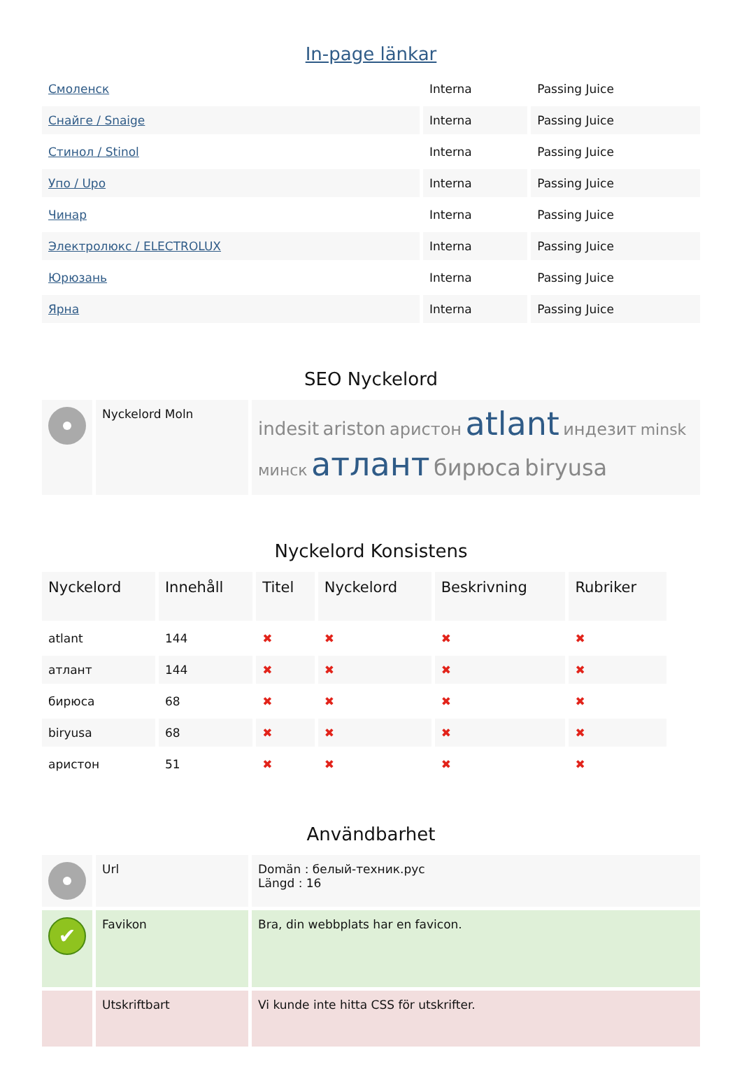In-page länkar
| Смоленск | Interna | Passing Juice |
| Снайге / Snaige | Interna | Passing Juice |
| Стинол / Stinol | Interna | Passing Juice |
| Упо / Upo | Interna | Passing Juice |
| Чинар | Interna | Passing Juice |
| Электролюкс / ELECTROLUX | Interna | Passing Juice |
| Юрюзань | Interna | Passing Juice |
| Ярна | Interna | Passing Juice |
SEO Nyckelord
| | Nyckelord Moln | indesit ariston аристон atlant индезит minsk минск атлант бирюса biryusa |
Nyckelord Konsistens
| Nyckelord | Innehåll | Titel | Nyckelord | Beskrivning | Rubriker |
| --- | --- | --- | --- | --- | --- |
| atlant | 144 | ✖ | ✖ | ✖ | ✖ |
| атлант | 144 | ✖ | ✖ | ✖ | ✖ |
| бирюса | 68 | ✖ | ✖ | ✖ | ✖ |
| biryusa | 68 | ✖ | ✖ | ✖ | ✖ |
| аристон | 51 | ✖ | ✖ | ✖ | ✖ |
Användbarhet
| | Url | Domän : белый-техник.рус Längd : 16 |
| ✔ | Favikon | Bra, din webbplats har en favicon. |
| | Utskriftbart | Vi kunde inte hitta CSS för utskrifter. |